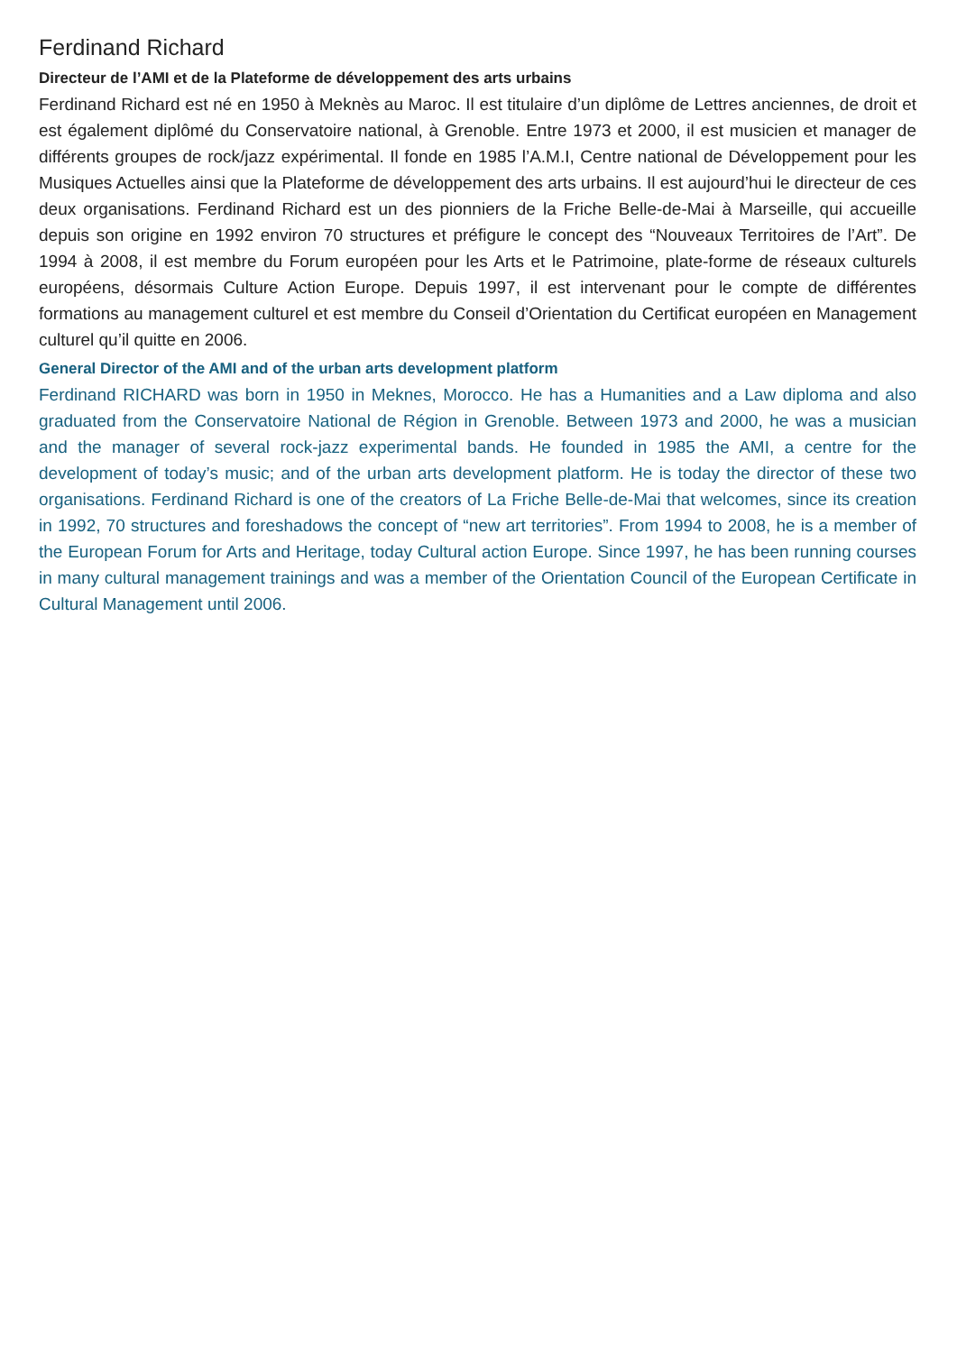Ferdinand Richard
Directeur de l’AMI et de la Plateforme de développement des arts urbains
Ferdinand Richard est né en 1950 à Meknès au Maroc. Il est titulaire d’un diplôme de Lettres anciennes, de droit et est également diplômé du Conservatoire national, à Grenoble. Entre 1973 et 2000, il est musicien et manager de différents groupes de rock/jazz expérimental. Il fonde en 1985 l’A.M.I, Centre national de Développement pour les Musiques Actuelles ainsi que la Plateforme de développement des arts urbains. Il est aujourd’hui le directeur de ces deux organisations. Ferdinand Richard est un des pionniers de la Friche Belle-de-Mai à Marseille, qui accueille depuis son origine en 1992 environ 70 structures et préfigure le concept des “Nouveaux Territoires de l’Art”. De 1994 à 2008, il est membre du Forum européen pour les Arts et le Patrimoine, plate-forme de réseaux culturels européens, désormais Culture Action Europe. Depuis 1997, il est intervenant pour le compte de différentes formations au management culturel et est membre du Conseil d’Orientation du Certificat européen en Management culturel qu’il quitte en 2006.
General Director of the AMI and of the urban arts development platform
Ferdinand RICHARD was born in 1950 in Meknes, Morocco. He has a Humanities and a Law diploma and also graduated from the Conservatoire National de Région in Grenoble. Between 1973 and 2000, he was a musician and the manager of several rock-jazz experimental bands. He founded in 1985 the AMI, a centre for the development of today’s music; and of the urban arts development platform. He is today the director of these two organisations. Ferdinand Richard is one of the creators of La Friche Belle-de-Mai that welcomes, since its creation in 1992, 70 structures and foreshadows the concept of “new art territories”. From 1994 to 2008, he is a member of the European Forum for Arts and Heritage, today Cultural action Europe. Since 1997, he has been running courses in many cultural management trainings and was a member of the Orientation Council of the European Certificate in Cultural Management until 2006.